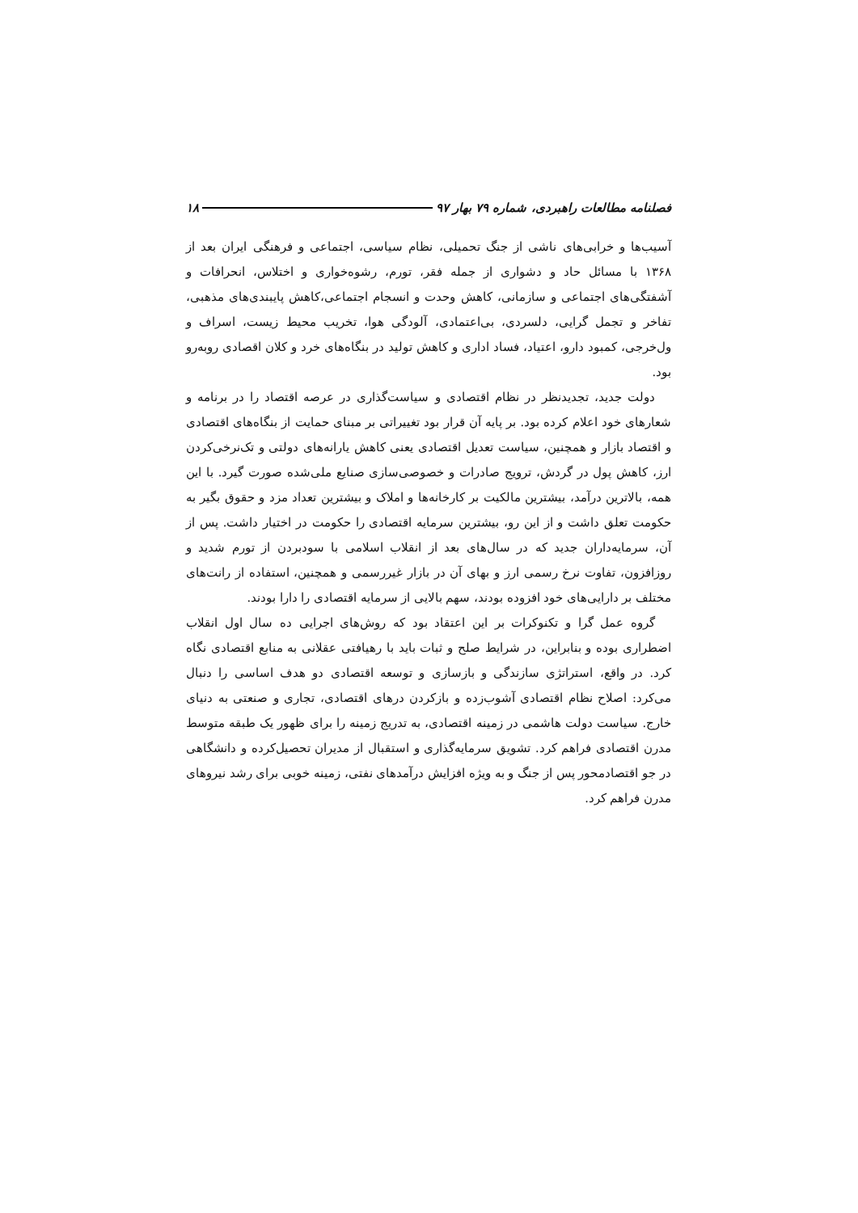فصلنامه مطالعات راهبردی، شماره ۷۹ بهار ۹۷ ۱۸
آسیب‌ها و خرابی‌های ناشی از جنگ تحمیلی، نظام سیاسی، اجتماعی و فرهنگی ایران بعد از ۱۳۶۸ با مسائل حاد و دشواری از جمله فقر، تورم، رشوه‌خواری و اختلاس، انحرافات و آشفتگی‌های اجتماعی و سازمانی، کاهش وحدت و انسجام اجتماعی،کاهش پایبندی‌های مذهبی، تفاخر و تجمل گرایی، دلسردی، بی‌اعتمادی، آلودگی هوا، تخریب محیط زیست، اسراف و ول‌خرجی، کمبود دارو، اعتیاد، فساد اداری و کاهش تولید در بنگاه‌های خرد و کلان اقصادی روبه‌رو بود.
دولت جدید، تجدیدنظر در نظام اقتصادی و سیاست‌گذاری در عرصه اقتصاد را در برنامه و شعارهای خود اعلام کرده بود. بر پایه آن قرار بود تغییراتی بر مبنای حمایت از بنگاه‌های اقتصادی و اقتصاد بازار و همچنین، سیاست تعدیل اقتصادی یعنی کاهش یارانه‌های دولتی و تک‌نرخی‌کردن ارز، کاهش پول در گردش، ترویج صادرات و خصوصی‌سازی صنایع ملی‌شده صورت گیرد. با این همه، بالاترین درآمد، بیشترین مالکیت بر کارخانه‌ها و املاک و بیشترین تعداد مزد و حقوق بگیر به حکومت تعلق داشت و از این رو، بیشترین سرمایه اقتصادی را حکومت در اختیار داشت. پس از آن، سرمایه‌داران جدید که در سال‌های بعد از انقلاب اسلامی با سودبردن از تورم شدید و روزافزون، تفاوت نرخ رسمی ارز و بهای آن در بازار غیررسمی و همچنین، استفاده از رانت‌های مختلف بر دارایی‌های خود افزوده بودند، سهم بالایی از سرمایه اقتصادی را دارا بودند.
گروه عمل گرا و تکنوکرات بر این اعتقاد بود که روش‌های اجرایی ده سال اول انقلاب اضطراری بوده و بنابراین، در شرایط صلح و ثبات باید با رهیافتی عقلانی به منابع اقتصادی نگاه کرد. در واقع، استراتژی سازندگی و بازسازی و توسعه اقتصادی دو هدف اساسی را دنبال می‌کرد: اصلاح نظام اقتصادی آشوب‌زده و بازکردن درهای اقتصادی، تجاری و صنعتی به دنیای خارج. سیاست دولت هاشمی در زمینه اقتصادی، به تدریج زمینه را برای ظهور یک طبقه متوسط مدرن اقتصادی فراهم کرد. تشویق سرمایه‌گذاری و استقبال از مدیران تحصیل‌کرده و دانشگاهی در جو اقتصادمحور پس از جنگ و به ویژه افزایش درآمدهای نفتی، زمینه خوبی برای رشد نیروهای مدرن فراهم کرد.